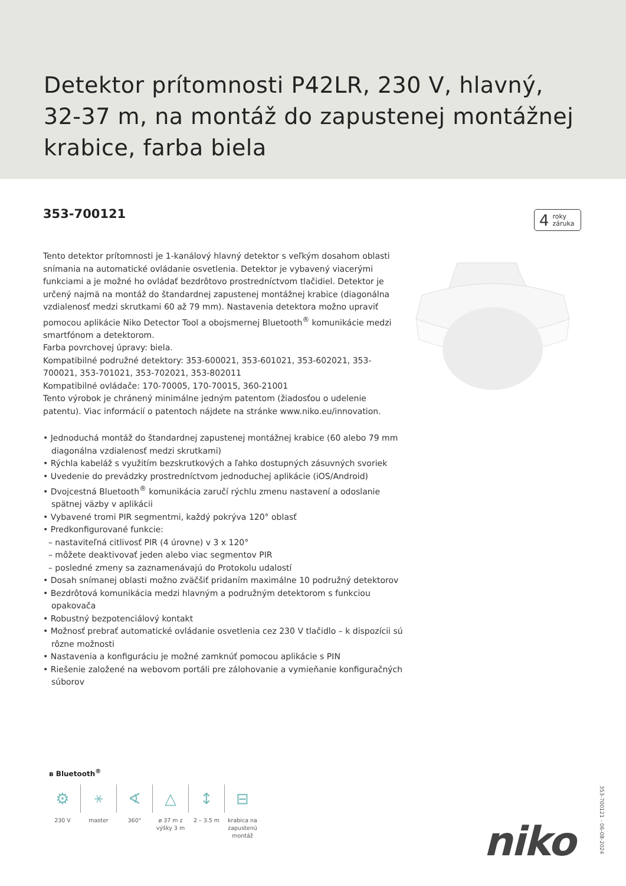Detektor prítomnosti P42LR, 230 V, hlavný, 32-37 m, na montáž do zapustenej montážnej krabice, farba biela
353-700121
4 roky
záruka
Tento detektor prítomnosti je 1-kanálový hlavný detektor s veľkým dosahom oblasti snímania na automatické ovládanie osvetlenia. Detektor je vybavený viacerými funkciami a je možné ho ovládať bezdrôtovo prostredníctvom tlačidiel. Detektor je určený najmä na montáž do štandardnej zapustenej montážnej krabice (diagonálna vzdialenosť medzi skrutkami 60 až 79 mm). Nastavenia detektora možno upraviť pomocou aplikácie Niko Detector Tool a obojsmernej Bluetooth<sup>®</sup> komunikácie medzi smartfónom a detektorom.
Farba povrchovej úpravy: biela.
Kompatibilné podružné detektory: 353-600021, 353-601021, 353-602021, 353-700021, 353-701021, 353-702021, 353-802011
Kompatibilné ovládače: 170-70005, 170-70015, 360-21001
Tento výrobok je chránený minimálne jedným patentom (žiadosťou o udelenie patentu). Viac informácií o patentoch nájdete na stránke www.niko.eu/innovation.
• Jednoduchá montáž do štandardnej zapustenej montážnej krabice (60 alebo 79 mm diagonálna vzdialenosť medzi skrutkami)
• Rýchla kabeláž s využitím bezskrutkových a ľahko dostupných zásuvných svoriek
• Uvedenie do prevádzky prostredníctvom jednoduchej aplikácie (iOS/Android)
• Dvojcestná Bluetooth<sup>®</sup> komunikácia zaručí rýchlu zmenu nastavení a odoslanie spätnej väzby v aplikácii
• Vybavené tromi PIR segmentmi, každý pokrýva 120° oblasť
• Predkonfigurované funkcie:
– nastaviteľná citlivosť PIR (4 úrovne) v 3 x 120°
– môžete deaktivovať jeden alebo viac segmentov PIR
– posledné zmeny sa zaznamenávajú do Protokolu udalostí
• Dosah snímanej oblasti možno zväčšiť pridaním maximálne 10 podružný detektorov
• Bezdrôtová komunikácia medzi hlavným a podružným detektorom s funkciou opakovača
• Robustný bezpotenciálový kontakt
• Možnosť prebrať automatické ovládanie osvetlenia cez 230 V tlačidlo – k dispozícii sú rôzne možnosti
• Nastavenia a konfiguráciu je možné zamknúť pomocou aplikácie s PIN
• Riešenie založené na webovom portáli pre zálohovanie a vymieňanie konfiguračných súborov
ʙ Bluetooth<sup>®</sup>
⚙
230 V
⚹
master
∢
360°
△
ø 37 m z výšky 3 m
↕
2 – 3.5 m
⊟
krabica na zapustenú montáž
niko
353-700121 - 06-08-2024